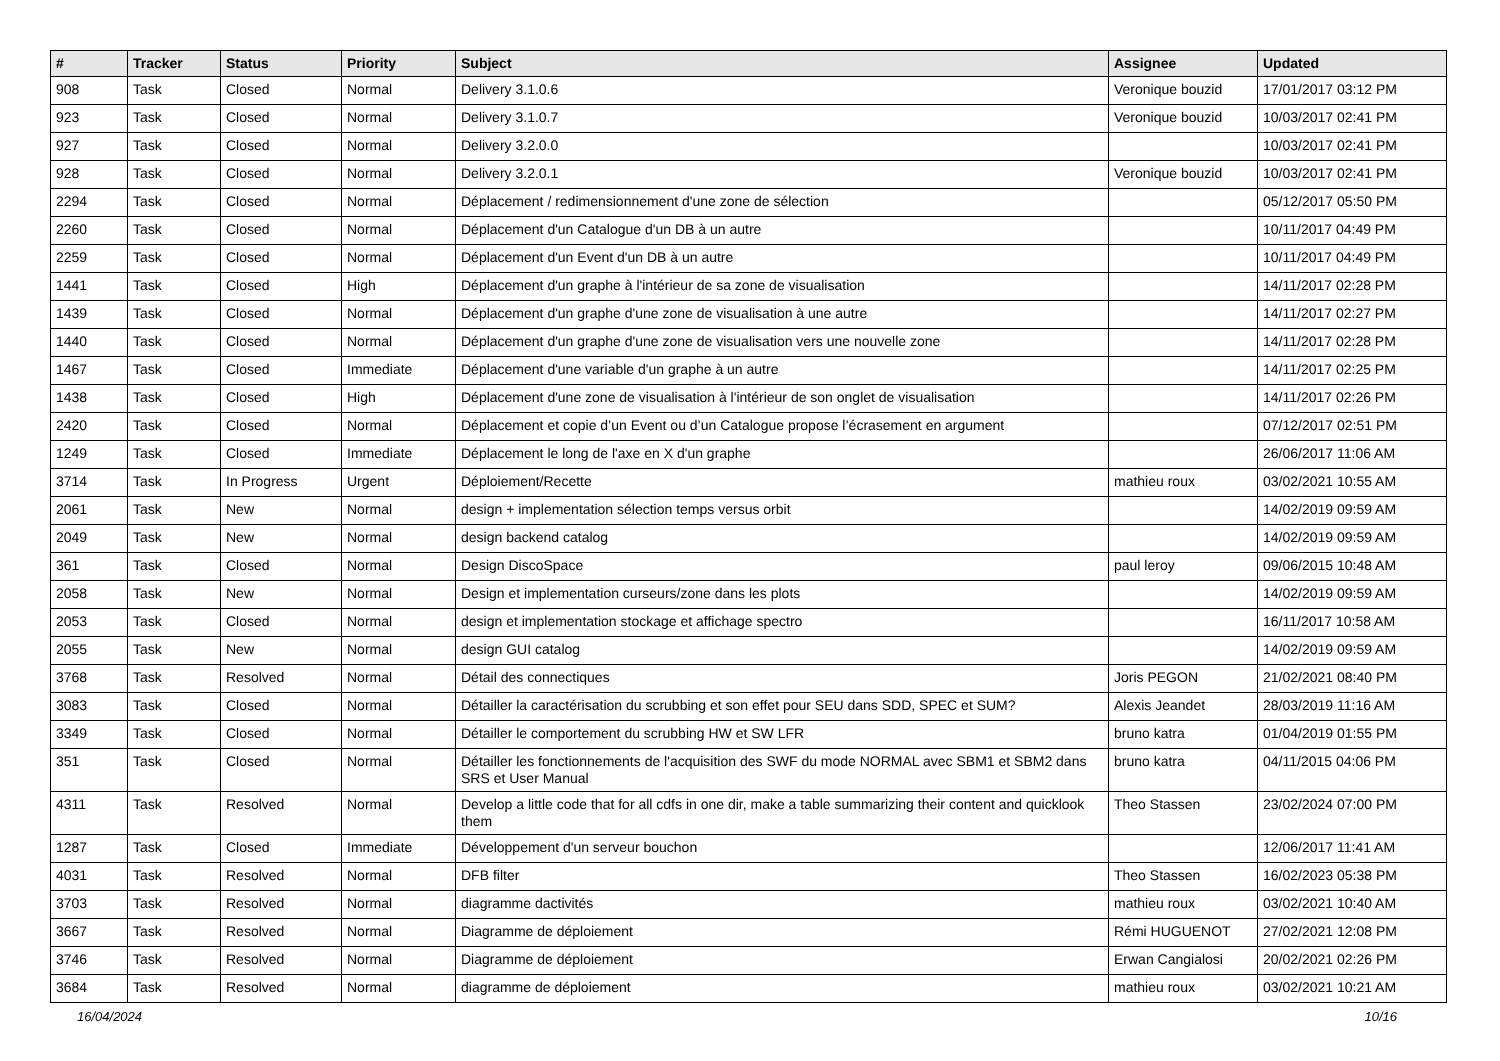| # | Tracker | Status | Priority | Subject | Assignee | Updated |
| --- | --- | --- | --- | --- | --- | --- |
| 908 | Task | Closed | Normal | Delivery 3.1.0.6 | Veronique bouzid | 17/01/2017 03:12 PM |
| 923 | Task | Closed | Normal | Delivery 3.1.0.7 | Veronique bouzid | 10/03/2017 02:41 PM |
| 927 | Task | Closed | Normal | Delivery 3.2.0.0 | | 10/03/2017 02:41 PM |
| 928 | Task | Closed | Normal | Delivery 3.2.0.1 | Veronique bouzid | 10/03/2017 02:41 PM |
| 2294 | Task | Closed | Normal | Déplacement / redimensionnement d'une zone de sélection | | 05/12/2017 05:50 PM |
| 2260 | Task | Closed | Normal | Déplacement d'un Catalogue d'un DB à un autre | | 10/11/2017 04:49 PM |
| 2259 | Task | Closed | Normal | Déplacement d'un Event d'un DB à un autre | | 10/11/2017 04:49 PM |
| 1441 | Task | Closed | High | Déplacement d'un graphe à l'intérieur de sa zone de visualisation | | 14/11/2017 02:28 PM |
| 1439 | Task | Closed | Normal | Déplacement d'un graphe d'une zone de visualisation à une autre | | 14/11/2017 02:27 PM |
| 1440 | Task | Closed | Normal | Déplacement d'un graphe d'une zone de visualisation vers une nouvelle zone | | 14/11/2017 02:28 PM |
| 1467 | Task | Closed | Immediate | Déplacement d'une variable d'un graphe à un autre | | 14/11/2017 02:25 PM |
| 1438 | Task | Closed | High | Déplacement d'une zone de visualisation à l'intérieur de son onglet de visualisation | | 14/11/2017 02:26 PM |
| 2420 | Task | Closed | Normal | Déplacement et copie d’un Event ou d’un Catalogue propose l’écrasement en argument | | 07/12/2017 02:51 PM |
| 1249 | Task | Closed | Immediate | Déplacement le long de l'axe en X d'un graphe | | 26/06/2017 11:06 AM |
| 3714 | Task | In Progress | Urgent | Déploiement/Recette | mathieu roux | 03/02/2021 10:55 AM |
| 2061 | Task | New | Normal | design + implementation sélection temps versus orbit | | 14/02/2019 09:59 AM |
| 2049 | Task | New | Normal | design backend catalog | | 14/02/2019 09:59 AM |
| 361 | Task | Closed | Normal | Design DiscoSpace | paul leroy | 09/06/2015 10:48 AM |
| 2058 | Task | New | Normal | Design et implementation curseurs/zone dans les plots | | 14/02/2019 09:59 AM |
| 2053 | Task | Closed | Normal | design et implementation stockage et affichage spectro | | 16/11/2017 10:58 AM |
| 2055 | Task | New | Normal | design GUI catalog | | 14/02/2019 09:59 AM |
| 3768 | Task | Resolved | Normal | Détail des connectiques | Joris PEGON | 21/02/2021 08:40 PM |
| 3083 | Task | Closed | Normal | Détailler la caractérisation du scrubbing et son effet pour SEU dans SDD, SPEC et SUM? | Alexis Jeandet | 28/03/2019 11:16 AM |
| 3349 | Task | Closed | Normal | Détailler le comportement du scrubbing HW et SW LFR | bruno katra | 01/04/2019 01:55 PM |
| 351 | Task | Closed | Normal | Détailler les fonctionnements de l'acquisition des SWF du mode NORMAL avec SBM1 et SBM2 dans SRS et User Manual | bruno katra | 04/11/2015 04:06 PM |
| 4311 | Task | Resolved | Normal | Develop a little code that for all cdfs in one dir, make a table summarizing their content and quicklook them | Theo Stassen | 23/02/2024 07:00 PM |
| 1287 | Task | Closed | Immediate | Développement d'un serveur bouchon | | 12/06/2017 11:41 AM |
| 4031 | Task | Resolved | Normal | DFB filter | Theo Stassen | 16/02/2023 05:38 PM |
| 3703 | Task | Resolved | Normal | diagramme dactivités | mathieu roux | 03/02/2021 10:40 AM |
| 3667 | Task | Resolved | Normal | Diagramme de déploiement | Rémi HUGUENOT | 27/02/2021 12:08 PM |
| 3746 | Task | Resolved | Normal | Diagramme de déploiement | Erwan Cangialosi | 20/02/2021 02:26 PM |
| 3684 | Task | Resolved | Normal | diagramme de déploiement | mathieu roux | 03/02/2021 10:21 AM |
16/04/2024 10/16